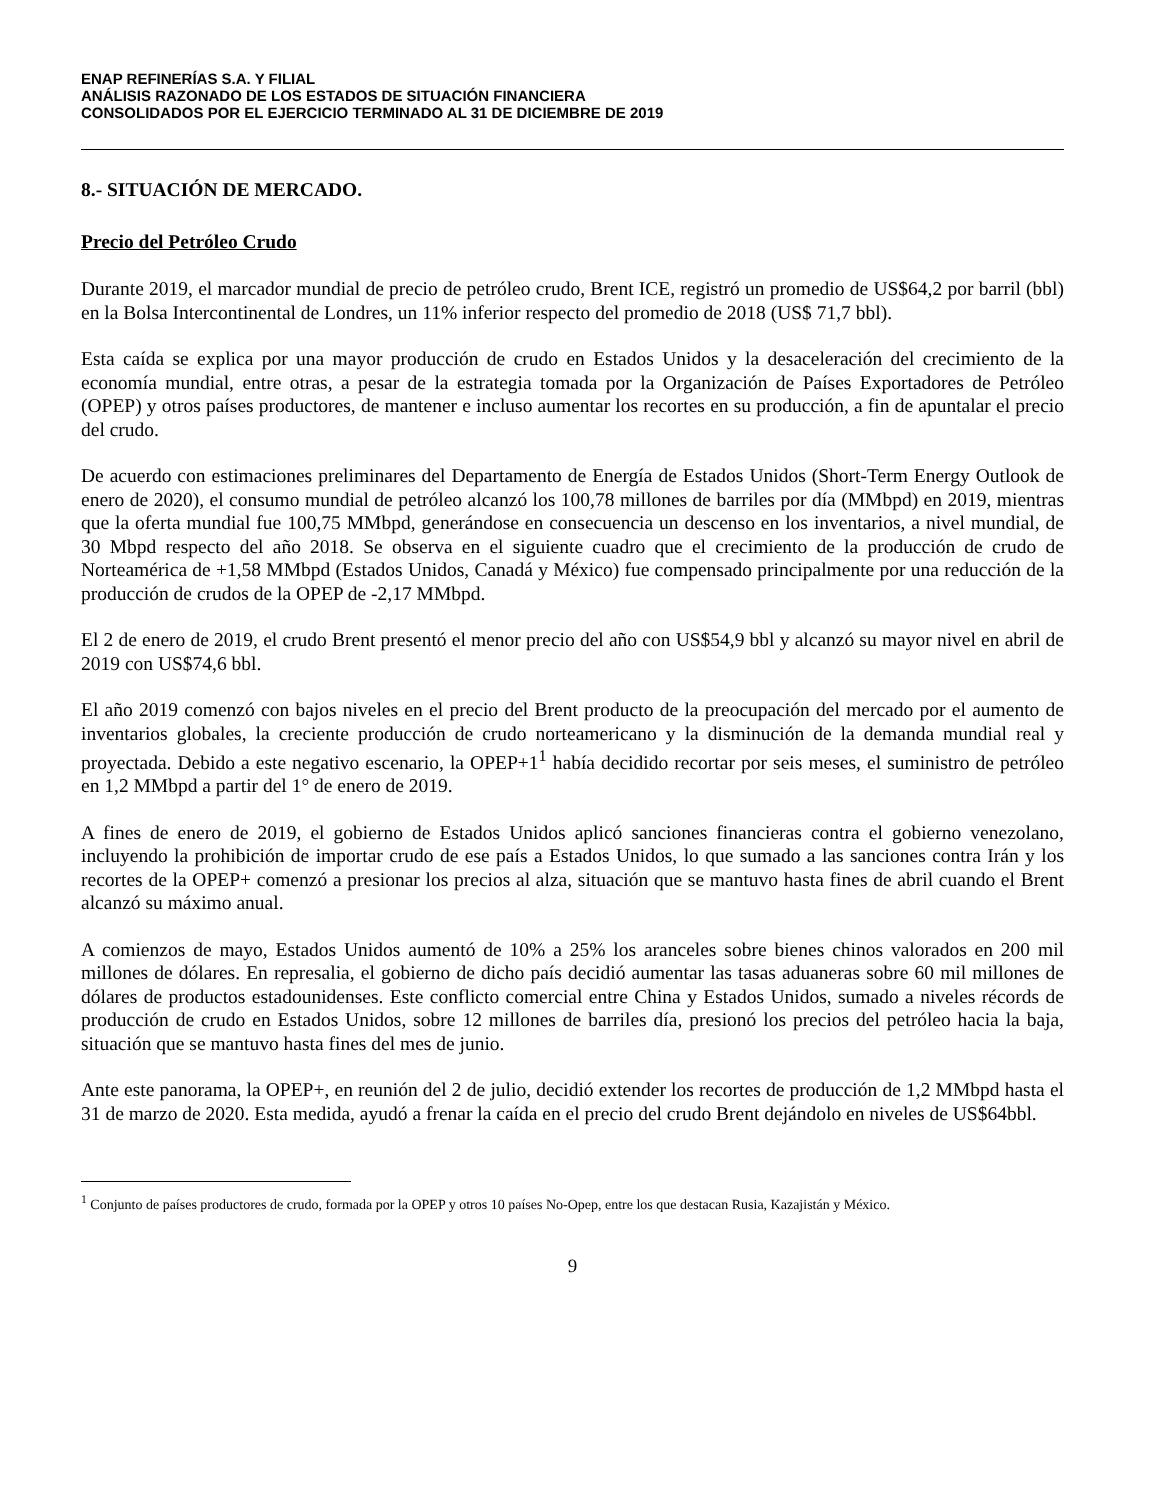ENAP REFINERÍAS S.A. Y FILIAL
ANÁLISIS RAZONADO DE LOS ESTADOS DE SITUACIÓN FINANCIERA
CONSOLIDADOS POR EL EJERCICIO TERMINADO AL 31 DE DICIEMBRE DE 2019
8.- SITUACIÓN DE MERCADO.
Precio del Petróleo Crudo
Durante 2019, el marcador mundial de precio de petróleo crudo, Brent ICE, registró un promedio de US$64,2 por barril (bbl) en la Bolsa Intercontinental de Londres, un 11% inferior respecto del promedio de 2018 (US$ 71,7 bbl).
Esta caída se explica por una mayor producción de crudo en Estados Unidos y la desaceleración del crecimiento de la economía mundial, entre otras, a pesar de la estrategia tomada por la Organización de Países Exportadores de Petróleo (OPEP) y otros países productores, de mantener e incluso aumentar los recortes en su producción, a fin de apuntalar el precio del crudo.
De acuerdo con estimaciones preliminares del Departamento de Energía de Estados Unidos (Short-Term Energy Outlook de enero de 2020), el consumo mundial de petróleo alcanzó los 100,78 millones de barriles por día (MMbpd) en 2019, mientras que la oferta mundial fue 100,75 MMbpd, generándose en consecuencia un descenso en los inventarios, a nivel mundial, de 30 Mbpd respecto del año 2018. Se observa en el siguiente cuadro que el crecimiento de la producción de crudo de Norteamérica de +1,58 MMbpd (Estados Unidos, Canadá y México) fue compensado principalmente por una reducción de la producción de crudos de la OPEP de -2,17 MMbpd.
El 2 de enero de 2019, el crudo Brent presentó el menor precio del año con US$54,9 bbl y alcanzó su mayor nivel en abril de 2019 con US$74,6 bbl.
El año 2019 comenzó con bajos niveles en el precio del Brent producto de la preocupación del mercado por el aumento de inventarios globales, la creciente producción de crudo norteamericano y la disminución de la demanda mundial real y proyectada. Debido a este negativo escenario, la OPEP+1<sup>1</sup> había decidido recortar por seis meses, el suministro de petróleo en 1,2 MMbpd a partir del 1° de enero de 2019.
A fines de enero de 2019, el gobierno de Estados Unidos aplicó sanciones financieras contra el gobierno venezolano, incluyendo la prohibición de importar crudo de ese país a Estados Unidos, lo que sumado a las sanciones contra Irán y los recortes de la OPEP+ comenzó a presionar los precios al alza, situación que se mantuvo hasta fines de abril cuando el Brent alcanzó su máximo anual.
A comienzos de mayo, Estados Unidos aumentó de 10% a 25% los aranceles sobre bienes chinos valorados en 200 mil millones de dólares. En represalia, el gobierno de dicho país decidió aumentar las tasas aduaneras sobre 60 mil millones de dólares de productos estadounidenses. Este conflicto comercial entre China y Estados Unidos, sumado a niveles récords de producción de crudo en Estados Unidos, sobre 12 millones de barriles día, presionó los precios del petróleo hacia la baja, situación que se mantuvo hasta fines del mes de junio.
Ante este panorama, la OPEP+, en reunión del 2 de julio, decidió extender los recortes de producción de 1,2 MMbpd hasta el 31 de marzo de 2020. Esta medida, ayudó a frenar la caída en el precio del crudo Brent dejándolo en niveles de US$64bbl.
<sup>1</sup> Conjunto de países productores de crudo, formada por la OPEP y otros 10 países No-Opep, entre los que destacan Rusia, Kazajistán y México.
9